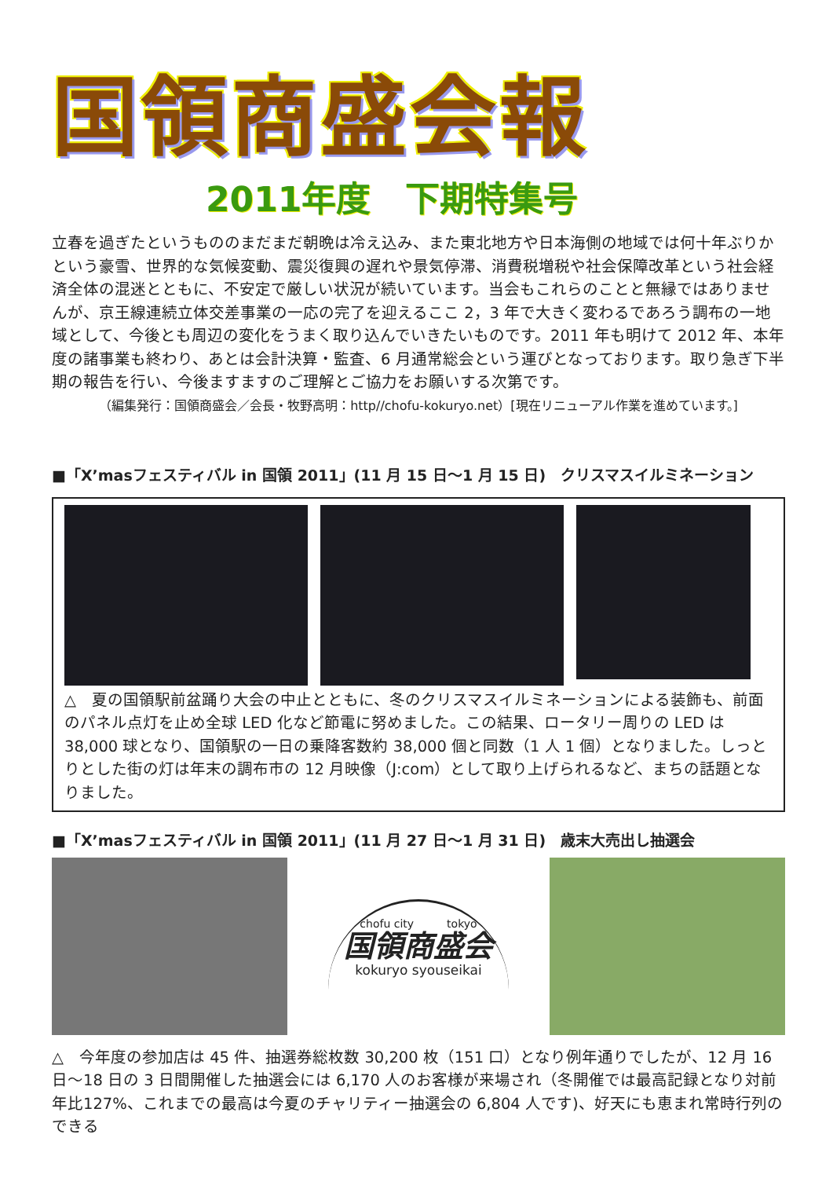国領商盛会報
2011年度　下期特集号
立春を過ぎたというもののまだまだ朝晩は冷え込み、また東北地方や日本海側の地域では何十年ぶりかという豪雪、世界的な気候変動、震災復興の遅れや景気停滞、消費税増税や社会保障改革という社会経済全体の混迷とともに、不安定で厳しい状況が続いています。当会もこれらのことと無縁ではありませんが、京王線連続立体交差事業の一応の完了を迎えるここ 2，3 年で大きく変わるであろう調布の一地域として、今後とも周辺の変化をうまく取り込んでいきたいものです。2011 年も明けて 2012 年、本年度の諸事業も終わり、あとは会計決算・監査、6 月通常総会という運びとなっております。取り急ぎ下半期の報告を行い、今後ますますのご理解とご協力をお願いする次第です。
（編集発行：国領商盛会／会長・牧野高明：http//chofu-kokuryo.net）[現在リニューアル作業を進めています。]
■「X’masフェスティバル in 国領 2011」(11 月 15 日～1 月 15 日)　クリスマスイルミネーション
△　夏の国領駅前盆踊り大会の中止とともに、冬のクリスマスイルミネーションによる装飾も、前面のパネル点灯を止め全球 LED 化など節電に努めました。この結果、ロータリー周りの LED は 38,000 球となり、国領駅の一日の乗降客数約 38,000 個と同数（1 人 1 個）となりました。しっとりとした街の灯は年末の調布市の 12 月映像（J:com）として取り上げられるなど、まちの話題となりました。
■「X’masフェスティバル in 国領 2011」(11 月 27 日～1 月 31 日)　歳末大売出し抽選会
chofu city　　　tokyo
国領商盛会
kokuryo syouseikai
△　今年度の参加店は 45 件、抽選券総枚数 30,200 枚（151 口）となり例年通りでしたが、12 月 16 日～18 日の 3 日間開催した抽選会には 6,170 人のお客様が来場され（冬開催では最高記録となり対前年比127%、これまでの最高は今夏のチャリティー抽選会の 6,804 人です)、好天にも恵まれ常時行列のできる